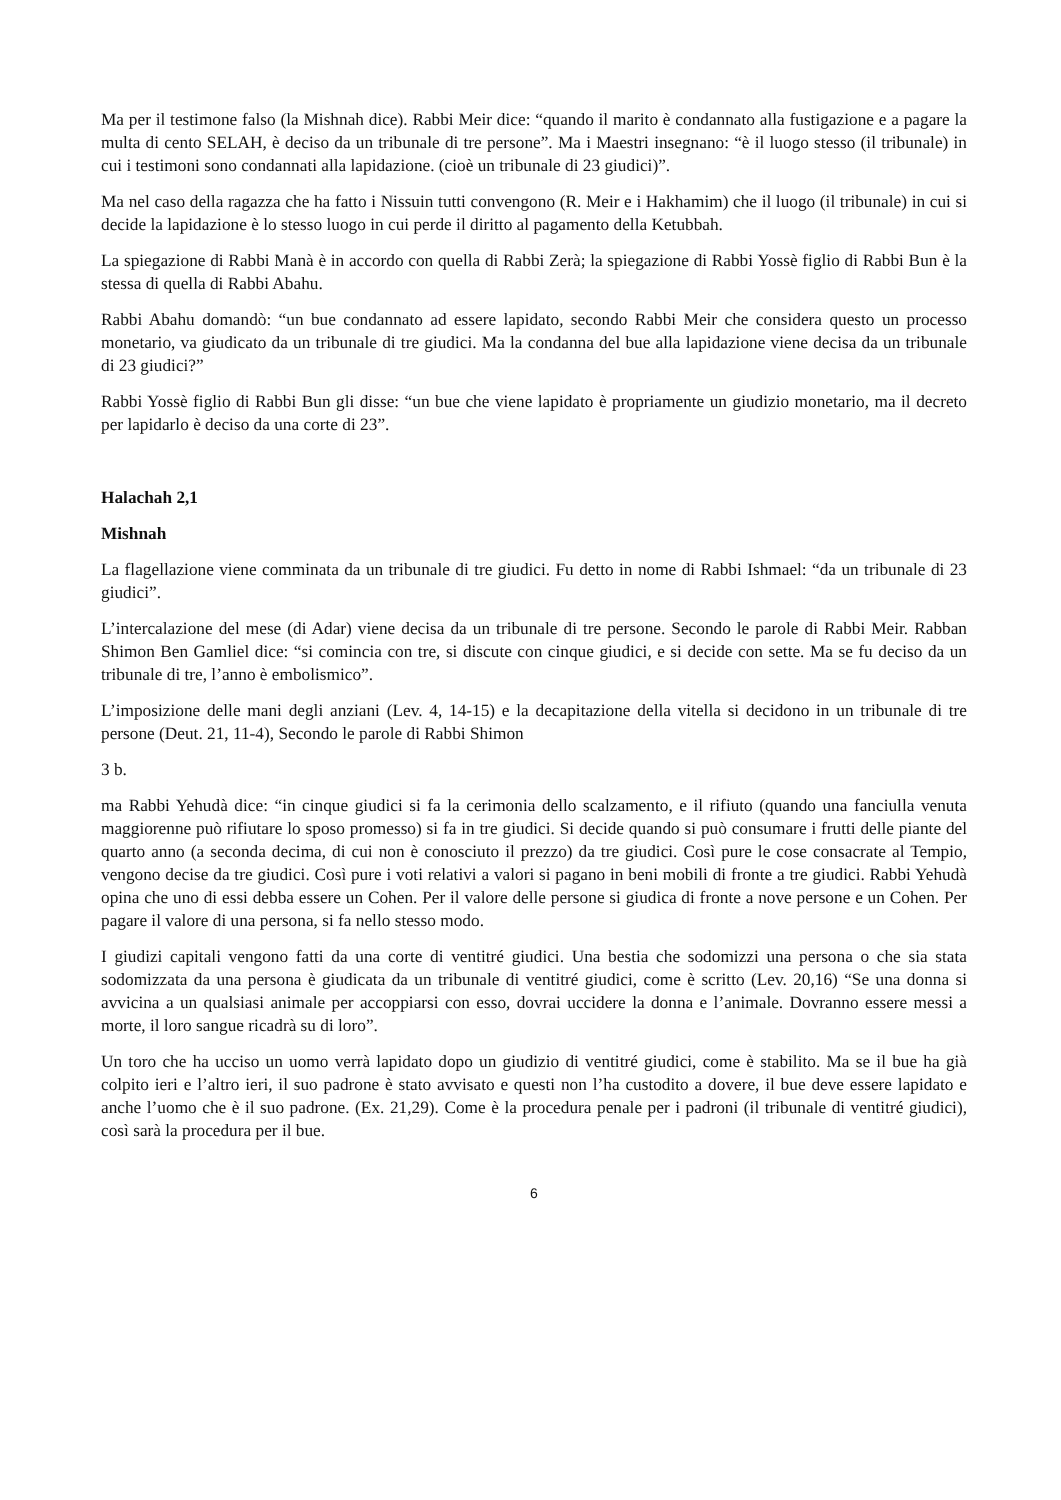Ma per il testimone falso (la Mishnah dice). Rabbi Meir dice: “quando il marito è condannato alla fustigazione e a pagare la multa di cento SELAH, è deciso da un tribunale di tre persone”. Ma i Maestri insegnano: “è il luogo stesso (il tribunale) in cui i testimoni sono condannati alla lapidazione. (cioè un tribunale di 23 giudici)”.
Ma nel caso della ragazza che ha fatto i Nissuin tutti convengono (R. Meir e i Hakhamim) che il luogo (il tribunale) in cui si decide la lapidazione è lo stesso luogo in cui perde il diritto al pagamento della Ketubbah.
La spiegazione di Rabbi Manà è in accordo con quella di Rabbi Zerà; la spiegazione di Rabbi Yossè figlio di Rabbi Bun è la stessa di quella di Rabbi Abahu.
Rabbi Abahu domandò: “un bue condannato ad essere lapidato, secondo Rabbi Meir che considera questo un processo monetario, va giudicato da un tribunale di tre giudici. Ma la condanna del bue alla lapidazione viene decisa da un tribunale di 23 giudici?”
Rabbi Yossè figlio di Rabbi Bun gli disse: “un bue che viene lapidato è propriamente un giudizio monetario, ma il decreto per lapidarlo è deciso da una corte di 23”.
Halachah 2,1
Mishnah
La flagellazione viene comminata da un tribunale di tre giudici. Fu detto in nome di Rabbi Ishmael: “da un tribunale di 23 giudici”.
L’intercalazione del mese (di Adar) viene decisa da un tribunale di tre persone. Secondo le parole di Rabbi Meir. Rabban Shimon Ben Gamliel dice: “si comincia con tre, si discute con cinque giudici, e si decide con sette. Ma se fu deciso da un tribunale di tre, l’anno è embolismico”.
L’imposizione delle mani degli anziani (Lev. 4, 14-15) e la decapitazione della vitella si decidono in un tribunale di tre persone (Deut. 21, 11-4), Secondo le parole di Rabbi Shimon
3 b.
ma Rabbi Yehudà dice: “in cinque giudici si fa la cerimonia dello scalzamento, e il rifiuto (quando una fanciulla venuta maggiorenne può rifiutare lo sposo promesso) si fa in tre giudici. Si decide quando si può consumare i frutti delle piante del quarto anno (a seconda decima, di cui non è conosciuto il prezzo) da tre giudici. Così pure le cose consacrate al Tempio, vengono decise da tre giudici. Così pure i voti relativi a valori si pagano in beni mobili di fronte a tre giudici. Rabbi Yehudà opina che uno di essi debba essere un Cohen. Per il valore delle persone si giudica di fronte a nove persone e un Cohen. Per pagare il valore di una persona, si fa nello stesso modo.
I giudizi capitali vengono fatti da una corte di ventitré giudici. Una bestia che sodomizzi una persona o che sia stata sodomizzata da una persona è giudicata da un tribunale di ventitré giudici, come è scritto (Lev. 20,16) “Se una donna si avvicina a un qualsiasi animale per accoppiarsi con esso, dovrai uccidere la donna e l’animale. Dovranno essere messi a morte, il loro sangue ricadrà su di loro”.
Un toro che ha ucciso un uomo verrà lapidato dopo un giudizio di ventitré giudici, come è stabilito. Ma se il bue ha già colpito ieri e l’altro ieri, il suo padrone è stato avvisato e questi non l’ha custodito a dovere, il bue deve essere lapidato e anche l’uomo che è il suo padrone. (Ex. 21,29). Come è la procedura penale per i padroni (il tribunale di ventitré giudici), così sarà la procedura per il bue.
6